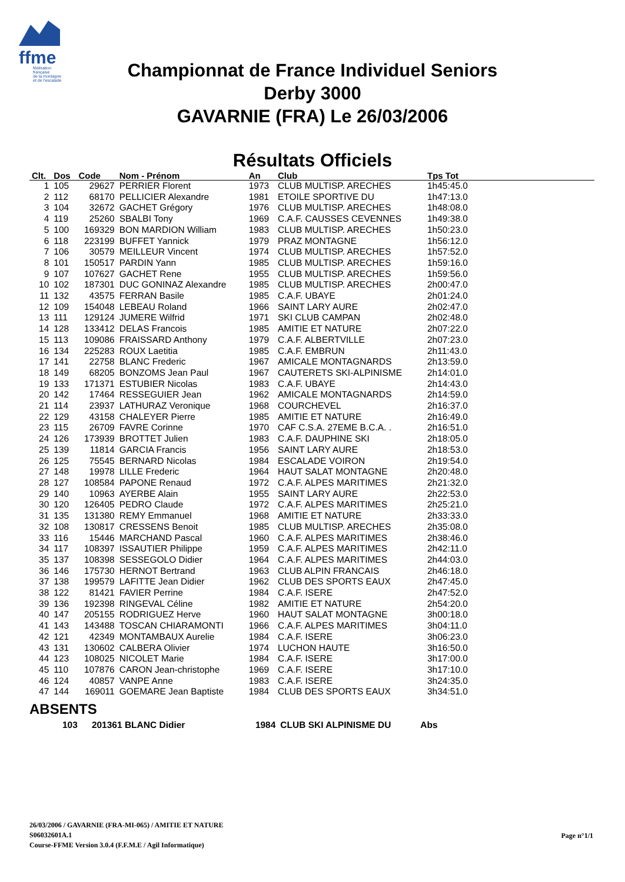ffme
fédération
française
de la montagne
et de l'escalade
Championnat de France Individuel Seniors
Derby 3000
GAVARNIE (FRA) Le 26/03/2006
Résultats Officiels
| Clt. | Dos | Code | Nom - Prénom | An | Club | Tps Tot |
| --- | --- | --- | --- | --- | --- | --- |
| 1 | 105 | 29627 | PERRIER Florent | 1973 | CLUB MULTISP. ARECHES | 1h45:45.0 |
| 2 | 112 | 68170 | PELLICIER Alexandre | 1981 | ETOILE SPORTIVE DU | 1h47:13.0 |
| 3 | 104 | 32672 | GACHET Grégory | 1976 | CLUB MULTISP. ARECHES | 1h48:08.0 |
| 4 | 119 | 25260 | SBALBI Tony | 1969 | C.A.F. CAUSSES CEVENNES | 1h49:38.0 |
| 5 | 100 | 169329 | BON MARDION William | 1983 | CLUB MULTISP. ARECHES | 1h50:23.0 |
| 6 | 118 | 223199 | BUFFET Yannick | 1979 | PRAZ MONTAGNE | 1h56:12.0 |
| 7 | 106 | 30579 | MEILLEUR Vincent | 1974 | CLUB MULTISP. ARECHES | 1h57:52.0 |
| 8 | 101 | 150517 | PARDIN Yann | 1985 | CLUB MULTISP. ARECHES | 1h59:16.0 |
| 9 | 107 | 107627 | GACHET Rene | 1955 | CLUB MULTISP. ARECHES | 1h59:56.0 |
| 10 | 102 | 187301 | DUC GONINAZ Alexandre | 1985 | CLUB MULTISP. ARECHES | 2h00:47.0 |
| 11 | 132 | 43575 | FERRAN Basile | 1985 | C.A.F. UBAYE | 2h01:24.0 |
| 12 | 109 | 154048 | LEBEAU Roland | 1966 | SAINT LARY AURE | 2h02:47.0 |
| 13 | 111 | 129124 | JUMERE Wilfrid | 1971 | SKI CLUB CAMPAN | 2h02:48.0 |
| 14 | 128 | 133412 | DELAS Francois | 1985 | AMITIE ET NATURE | 2h07:22.0 |
| 15 | 113 | 109086 | FRAISSARD Anthony | 1979 | C.A.F. ALBERTVILLE | 2h07:23.0 |
| 16 | 134 | 225283 | ROUX Laetitia | 1985 | C.A.F. EMBRUN | 2h11:43.0 |
| 17 | 141 | 22758 | BLANC Frederic | 1967 | AMICALE MONTAGNARDS | 2h13:59.0 |
| 18 | 149 | 68205 | BONZOMS Jean Paul | 1967 | CAUTERETS SKI-ALPINISME | 2h14:01.0 |
| 19 | 133 | 171371 | ESTUBIER Nicolas | 1983 | C.A.F. UBAYE | 2h14:43.0 |
| 20 | 142 | 17464 | RESSEGUIER Jean | 1962 | AMICALE MONTAGNARDS | 2h14:59.0 |
| 21 | 114 | 23937 | LATHURAZ Veronique | 1968 | COURCHEVEL | 2h16:37.0 |
| 22 | 129 | 43158 | CHALEYER Pierre | 1985 | AMITIE ET NATURE | 2h16:49.0 |
| 23 | 115 | 26709 | FAVRE Corinne | 1970 | CAF C.S.A. 27EME B.C.A. . | 2h16:51.0 |
| 24 | 126 | 173939 | BROTTET Julien | 1983 | C.A.F. DAUPHINE SKI | 2h18:05.0 |
| 25 | 139 | 11814 | GARCIA Francis | 1956 | SAINT LARY AURE | 2h18:53.0 |
| 26 | 125 | 75545 | BERNARD Nicolas | 1984 | ESCALADE VOIRON | 2h19:54.0 |
| 27 | 148 | 19978 | LILLE Frederic | 1964 | HAUT SALAT MONTAGNE | 2h20:48.0 |
| 28 | 127 | 108584 | PAPONE Renaud | 1972 | C.A.F. ALPES MARITIMES | 2h21:32.0 |
| 29 | 140 | 10963 | AYERBE Alain | 1955 | SAINT LARY AURE | 2h22:53.0 |
| 30 | 120 | 126405 | PEDRO Claude | 1972 | C.A.F. ALPES MARITIMES | 2h25:21.0 |
| 31 | 135 | 131380 | REMY Emmanuel | 1968 | AMITIE ET NATURE | 2h33:33.0 |
| 32 | 108 | 130817 | CRESSENS Benoit | 1985 | CLUB MULTISP. ARECHES | 2h35:08.0 |
| 33 | 116 | 15446 | MARCHAND Pascal | 1960 | C.A.F. ALPES MARITIMES | 2h38:46.0 |
| 34 | 117 | 108397 | ISSAUTIER Philippe | 1959 | C.A.F. ALPES MARITIMES | 2h42:11.0 |
| 35 | 137 | 108398 | SESSEGOLO Didier | 1964 | C.A.F. ALPES MARITIMES | 2h44:03.0 |
| 36 | 146 | 175730 | HERNOT Bertrand | 1963 | CLUB ALPIN FRANCAIS | 2h46:18.0 |
| 37 | 138 | 199579 | LAFITTE Jean Didier | 1962 | CLUB DES SPORTS EAUX | 2h47:45.0 |
| 38 | 122 | 81421 | FAVIER Perrine | 1984 | C.A.F. ISERE | 2h47:52.0 |
| 39 | 136 | 192398 | RINGEVAL Céline | 1982 | AMITIE ET NATURE | 2h54:20.0 |
| 40 | 147 | 205155 | RODRIGUEZ Herve | 1960 | HAUT SALAT MONTAGNE | 3h00:18.0 |
| 41 | 143 | 143488 | TOSCAN CHIARAMONTI | 1966 | C.A.F. ALPES MARITIMES | 3h04:11.0 |
| 42 | 121 | 42349 | MONTAMBAUX Aurelie | 1984 | C.A.F. ISERE | 3h06:23.0 |
| 43 | 131 | 130602 | CALBERA Olivier | 1974 | LUCHON HAUTE | 3h16:50.0 |
| 44 | 123 | 108025 | NICOLET Marie | 1984 | C.A.F. ISERE | 3h17:00.0 |
| 45 | 110 | 107876 | CARON Jean-christophe | 1969 | C.A.F. ISERE | 3h17:10.0 |
| 46 | 124 | 40857 | VANPE Anne | 1983 | C.A.F. ISERE | 3h24:35.0 |
| 47 | 144 | 169011 | GOEMARE Jean Baptiste | 1984 | CLUB DES SPORTS EAUX | 3h34:51.0 |
ABSENTS
| 103 | 201361 BLANC Didier | 1984 | CLUB SKI ALPINISME DU | Abs |
26/03/2006 / GAVARNIE (FRA-MI-065) / AMITIE ET NATURE
S06032601A.1
Course-FFME Version 3.0.4 (F.F.M.E / Agil Informatique)
Page n°1/1